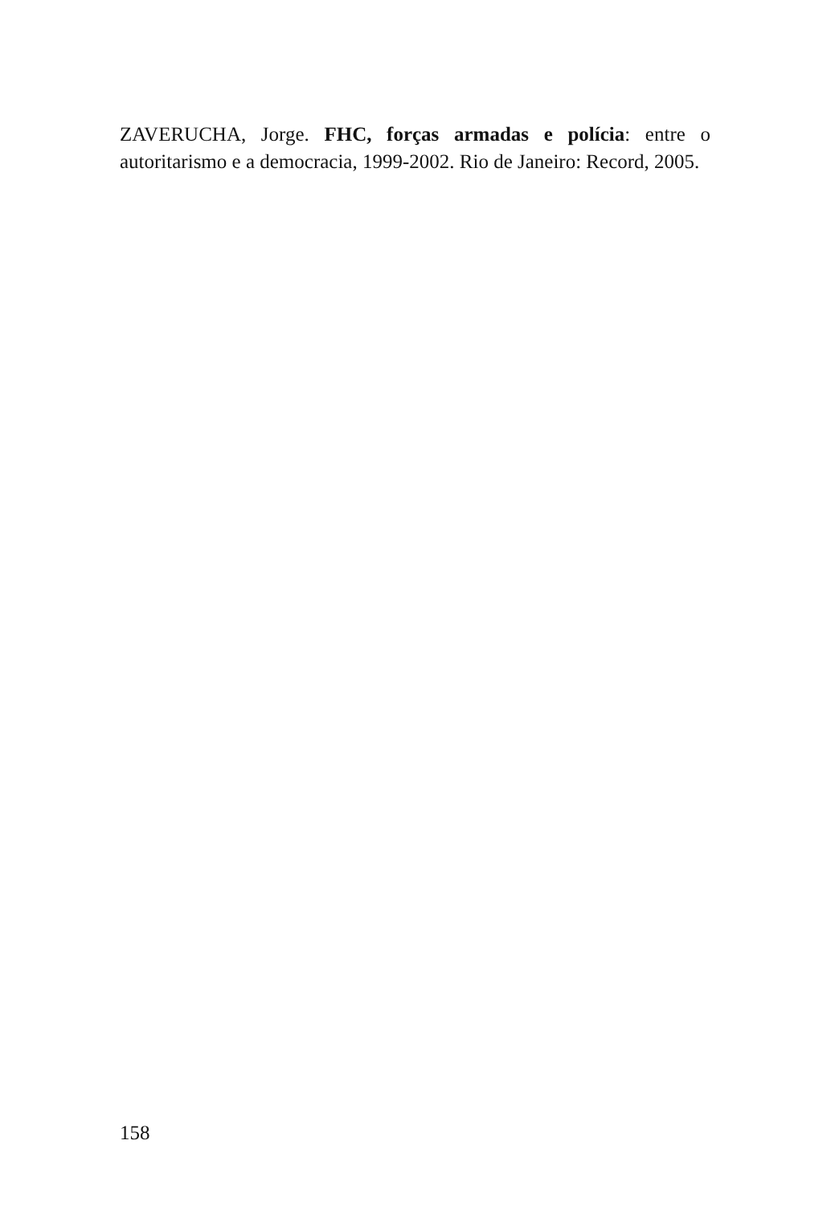ZAVERUCHA, Jorge. FHC, forças armadas e polícia: entre o autoritarismo e a democracia, 1999-2002. Rio de Janeiro: Record, 2005.
158